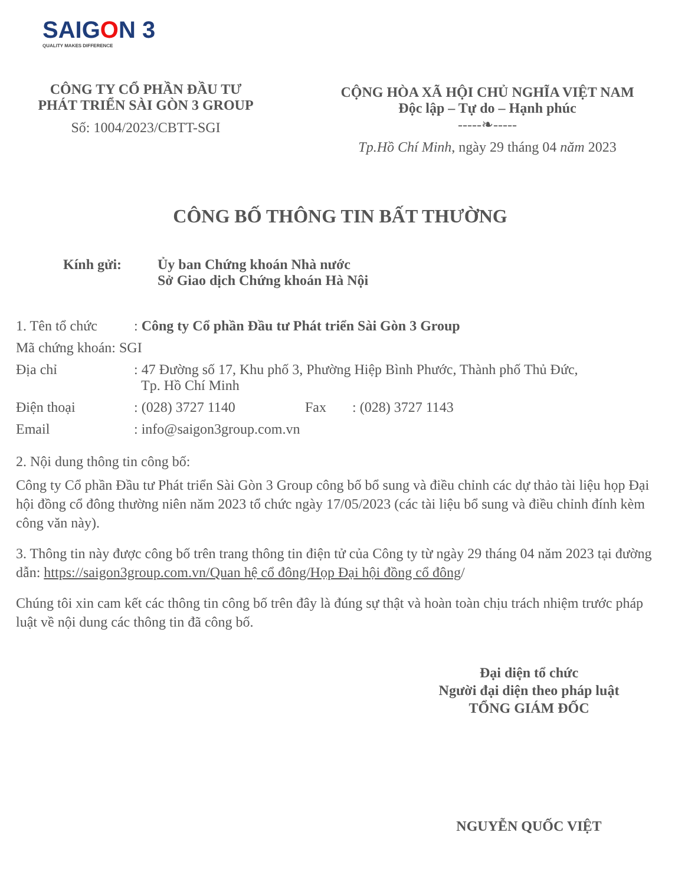SAIGON 3
QUALITY MAKES DIFFERENCE
CÔNG TY CỔ PHẦN ĐẦU TƯ
PHÁT TRIỂN SÀI GÒN 3 GROUP
Số: 1004/2023/CBTT-SGI
CỘNG HÒA XÃ HỘI CHỦ NGHĨA VIỆT NAM
Độc lập – Tự do – Hạnh phúc
-----❧-----
Tp.Hồ Chí Minh, ngày 29 tháng 04 năm 2023
CÔNG BỐ THÔNG TIN BẤT THƯỜNG
Kính gửi: Ủy ban Chứng khoán Nhà nước
Sở Giao dịch Chứng khoán Hà Nội
1. Tên tổ chức
: Công ty Cổ phần Đầu tư Phát triển Sài Gòn 3 Group
Mã chứng khoán: SGI
Địa chỉ : 47 Đường số 17, Khu phố 3, Phường Hiệp Bình Phước, Thành phố Thủ Đức,
Tp. Hồ Chí Minh
Điện thoại : (028) 3727 1140 Fax : (028) 3727 1143
Email : info@saigon3group.com.vn
2. Nội dung thông tin công bố:
Công ty Cổ phần Đầu tư Phát triển Sài Gòn 3 Group công bố bổ sung và điều chỉnh các dự thảo tài liệu họp Đại hội đồng cổ đông thường niên năm 2023 tổ chức ngày 17/05/2023 (các tài liệu bổ sung và điều chỉnh đính kèm công văn này).
3. Thông tin này được công bố trên trang thông tin điện tử của Công ty từ ngày 29 tháng 04 năm 2023 tại đường dẫn: https://saigon3group.com.vn/Quan hệ cổ đông/Họp Đại hội đồng cổ đông/
Chúng tôi xin cam kết các thông tin công bố trên đây là đúng sự thật và hoàn toàn chịu trách nhiệm trước pháp luật về nội dung các thông tin đã công bố.
Đại diện tổ chức
Người đại diện theo pháp luật
TỔNG GIÁM ĐỐC
NGUYỄN QUỐC VIỆT